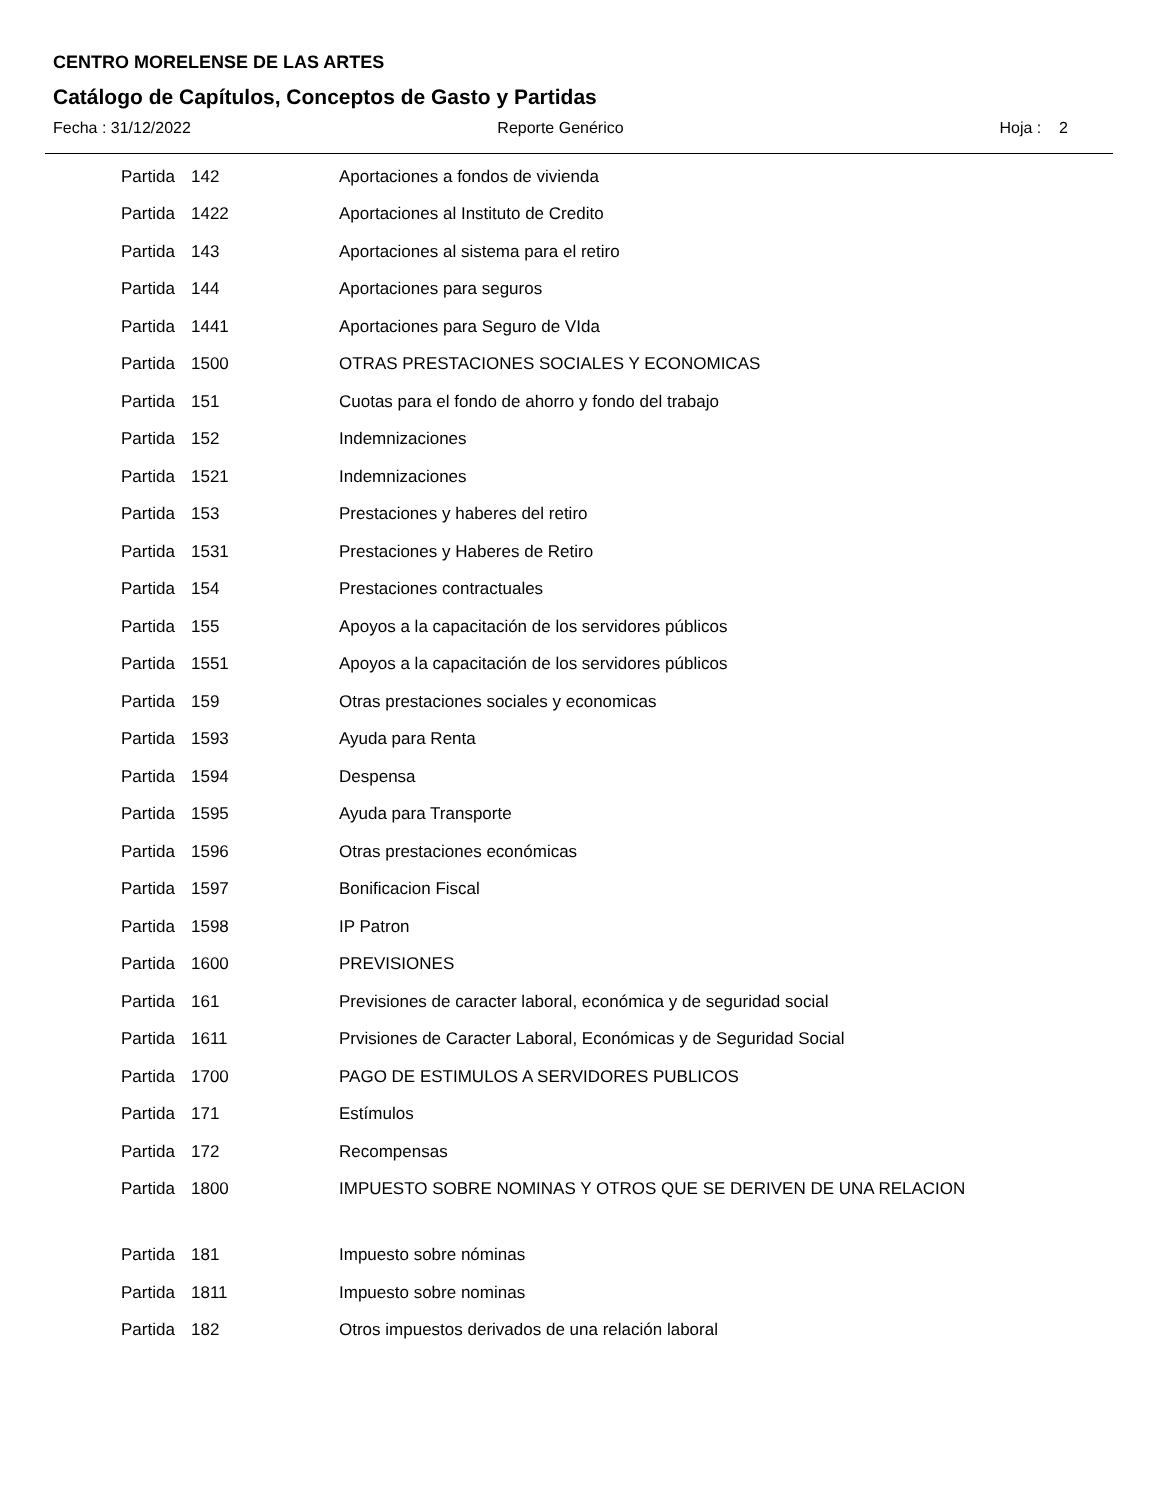CENTRO MORELENSE DE LAS ARTES
Catálogo de Capítulos, Conceptos de Gasto y Partidas
Fecha : 31/12/2022 Reporte Genérico Hoja : 2
| Partida | 142 | Aportaciones a fondos de vivienda |
| Partida | 1422 | Aportaciones al Instituto de Credito |
| Partida | 143 | Aportaciones al sistema para el retiro |
| Partida | 144 | Aportaciones para seguros |
| Partida | 1441 | Aportaciones para Seguro de VIda |
| Partida | 1500 | OTRAS PRESTACIONES SOCIALES Y ECONOMICAS |
| Partida | 151 | Cuotas para el fondo de ahorro y fondo del trabajo |
| Partida | 152 | Indemnizaciones |
| Partida | 1521 | Indemnizaciones |
| Partida | 153 | Prestaciones y haberes del retiro |
| Partida | 1531 | Prestaciones y Haberes de Retiro |
| Partida | 154 | Prestaciones contractuales |
| Partida | 155 | Apoyos a la capacitación de los servidores públicos |
| Partida | 1551 | Apoyos a la capacitación de los servidores públicos |
| Partida | 159 | Otras prestaciones sociales y economicas |
| Partida | 1593 | Ayuda para Renta |
| Partida | 1594 | Despensa |
| Partida | 1595 | Ayuda para Transporte |
| Partida | 1596 | Otras prestaciones económicas |
| Partida | 1597 | Bonificacion Fiscal |
| Partida | 1598 | IP Patron |
| Partida | 1600 | PREVISIONES |
| Partida | 161 | Previsiones de caracter laboral, económica y de seguridad social |
| Partida | 1611 | Prvisiones de Caracter Laboral, Económicas y de Seguridad Social |
| Partida | 1700 | PAGO DE ESTIMULOS A SERVIDORES PUBLICOS |
| Partida | 171 | Estímulos |
| Partida | 172 | Recompensas |
| Partida | 1800 | IMPUESTO SOBRE NOMINAS Y OTROS QUE SE DERIVEN DE UNA RELACION |
| Partida | 181 | Impuesto sobre nóminas |
| Partida | 1811 | Impuesto sobre nominas |
| Partida | 182 | Otros impuestos derivados de una relación laboral |